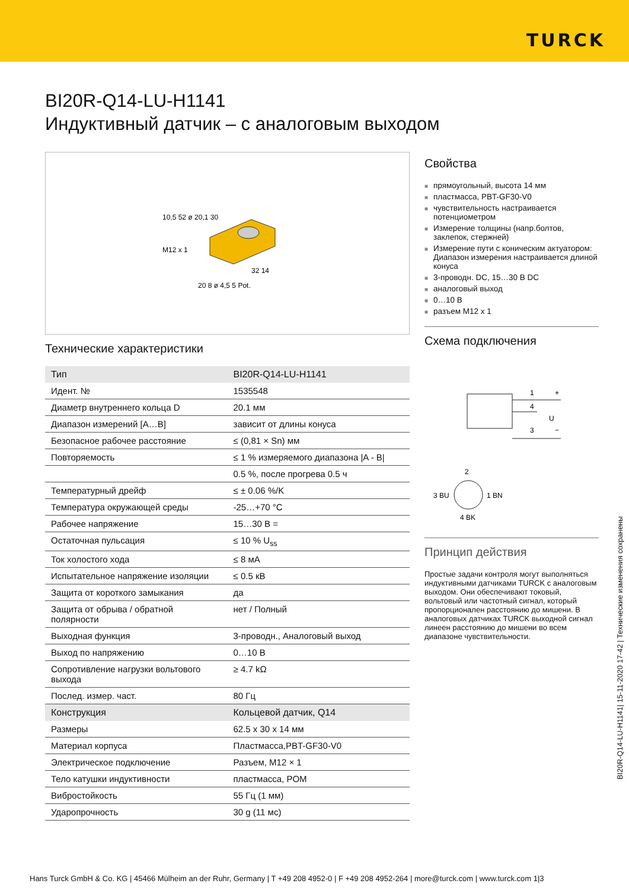TURCK
BI20R-Q14-LU-H1141
Индуктивный датчик – с аналоговым выходом
10,5 52 ø 20,1 30
M12 x 1
32 14
20 8 ø 4,5 5 Pot.
Технические характеристики
| Тип | BI20R-Q14-LU-H1141 |
| Идент. № | 1535548 |
| Диаметр внутреннего кольца D | 20.1 мм |
| Диапазон измерений [A…B] | зависит от длины конуса |
| Безопасное рабочее расстояние | ≤ (0,81 × Sn) мм |
| Повторяемость | ≤ 1 % измеряемого диапазона /A - B/ |
| | 0.5 %, после прогрева 0.5 ч |
| Температурный дрейф | ≤ ± 0.06 %/K |
| Температура окружающей среды | -25…+70 °C |
| Рабочее напряжение | 15…30 В = |
| Остаточная пульсация | ≤ 10 % U<sub>ss</sub> |
| Ток холостого хода | ≤ 8 мА |
| Испытательное напряжение изоляции | ≤ 0.5 кВ |
| Защита от короткого замыкания | да |
| Защита от обрыва / обратной полярности | нет / Полный |
| Выходная функция | 3-проводн., Аналоговый выход |
| Выход по напряжению | 0…10 В |
| Сопротивление нагрузки вольтового выхода | ≥ 4.7 kΩ |
| Послед. измер. част. | 80 Гц |
| Конструкция | Кольцевой датчик, Q14 |
| Размеры | 62.5 x 30 x 14 мм |
| Материал корпуса | Пластмасса,PBT-GF30-V0 |
| Электрическое подключение | Разъем, M12 × 1 |
| Тело катушки индуктивности | пластмасса, POM |
| Вибростойкость | 55 Гц (1 мм) |
| Ударопрочность | 30 g (11 мс) |
Свойства
■ прямоугольный, высота 14 мм
■ пластмасса, PBT-GF30-V0
■ чувствительность настраивается потенциометром
■ Измерение толщины (напр.болтов, заклепок, стержней)
■ Измерение пути с коническим актуатором: Диапазон измерения настраивается длиной конуса
■ 3-проводн. DC, 15…30 В DC
■ аналоговый выход
■ 0…10 В
■ разъем M12 x 1
Схема подключения
1
4
3
+
−
U
2
3 BU
1 BN
4 BK
Принцип действия
Простые задачи контроля могут выполняться индуктивными датчиками TURCK с аналоговым выходом. Они обеспечивают токовый, вольтовый или частотный сигнал, который пропорционален расстоянию до мишени. В аналоговых датчиках TURCK выходной сигнал линеен расстоянию до мишени во всем диапазоне чувствительности.
BI20R-Q14-LU-H1141| 15-11-2020 17-42 | Технические изменения сохранены
Hans Turck GmbH & Co. KG | 45466 Mülheim an der Ruhr, Germany | T +49 208 4952-0 | F +49 208 4952-264 | more@turck.com | www.turck.com 1|3